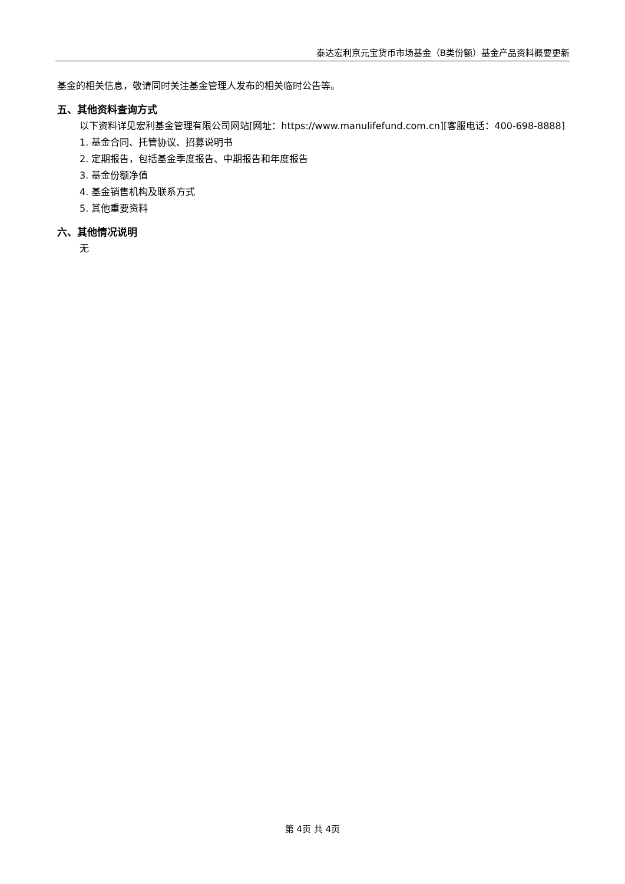泰达宏利京元宝货币市场基金（B类份额）基金产品资料概要更新
基金的相关信息，敬请同时关注基金管理人发布的相关临时公告等。
五、其他资料查询方式
以下资料详见宏利基金管理有限公司网站[网址：https://www.manulifefund.com.cn][客服电话：400-698-8888]
1. 基金合同、托管协议、招募说明书
2. 定期报告，包括基金季度报告、中期报告和年度报告
3. 基金份额净值
4. 基金销售机构及联系方式
5. 其他重要资料
六、其他情况说明
无
第 4页 共 4页